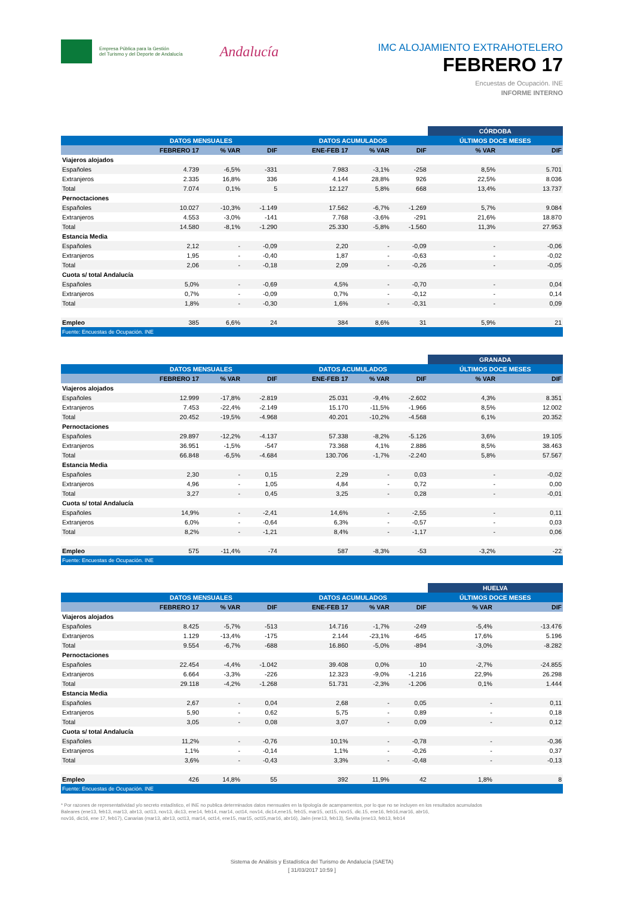Empresa Pública para la Gestión
del Turismo y del Deporte de Andalucía
Andalucía
IMC ALOJAMIENTO EXTRAHOTELERO
FEBRERO 17
Encuestas de Ocupación. INE
INFORME INTERNO
| | | | | | | | CÓRDOBA | |
| | DATOS MENSUALES | | | DATOS ACUMULADOS | | | ÚLTIMOS DOCE MESES | |
| | FEBRERO 17 | % VAR | DIF | ENE-FEB 17 | % VAR | DIF | % VAR | DIF |
| Viajeros alojados | | | | | | | | |
| Españoles | 4.739 | -6,5% | -331 | 7.983 | -3,1% | -258 | 8,5% | 5.701 |
| Extranjeros | 2.335 | 16,8% | 336 | 4.144 | 28,8% | 926 | 22,5% | 8.036 |
| Total | 7.074 | 0,1% | 5 | 12.127 | 5,8% | 668 | 13,4% | 13.737 |
| Pernoctaciones | | | | | | | | |
| Españoles | 10.027 | -10,3% | -1.149 | 17.562 | -6,7% | -1.269 | 5,7% | 9.084 |
| Extranjeros | 4.553 | -3,0% | -141 | 7.768 | -3,6% | -291 | 21,6% | 18.870 |
| Total | 14.580 | -8,1% | -1.290 | 25.330 | -5,8% | -1.560 | 11,3% | 27.953 |
| Estancia Media | | | | | | | | |
| Españoles | 2,12 | - | -0,09 | 2,20 | - | -0,09 | - | -0,06 |
| Extranjeros | 1,95 | - | -0,40 | 1,87 | - | -0,63 | - | -0,02 |
| Total | 2,06 | - | -0,18 | 2,09 | - | -0,26 | - | -0,05 |
| Cuota s/ total Andalucía | | | | | | | | |
| Españoles | 5,0% | - | -0,69 | 4,5% | - | -0,70 | - | 0,04 |
| Extranjeros | 0,7% | - | -0,09 | 0,7% | - | -0,12 | - | 0,14 |
| Total | 1,8% | - | -0,30 | 1,6% | - | -0,31 | - | 0,09 |
| Empleo | 385 | 6,6% | 24 | 384 | 8,6% | 31 | 5,9% | 21 |
| Fuente: Encuestas de Ocupación. INE | | | | | | | | |
| | | | | | | | GRANADA | |
| | DATOS MENSUALES | | | DATOS ACUMULADOS | | | ÚLTIMOS DOCE MESES | |
| | FEBRERO 17 | % VAR | DIF | ENE-FEB 17 | % VAR | DIF | % VAR | DIF |
| Viajeros alojados | | | | | | | | |
| Españoles | 12.999 | -17,8% | -2.819 | 25.031 | -9,4% | -2.602 | 4,3% | 8.351 |
| Extranjeros | 7.453 | -22,4% | -2.149 | 15.170 | -11,5% | -1.966 | 8,5% | 12.002 |
| Total | 20.452 | -19,5% | -4.968 | 40.201 | -10,2% | -4.568 | 6,1% | 20.352 |
| Pernoctaciones | | | | | | | | |
| Españoles | 29.897 | -12,2% | -4.137 | 57.338 | -8,2% | -5.126 | 3,6% | 19.105 |
| Extranjeros | 36.951 | -1,5% | -547 | 73.368 | 4,1% | 2.886 | 8,5% | 38.463 |
| Total | 66.848 | -6,5% | -4.684 | 130.706 | -1,7% | -2.240 | 5,8% | 57.567 |
| Estancia Media | | | | | | | | |
| Españoles | 2,30 | - | 0,15 | 2,29 | - | 0,03 | - | -0,02 |
| Extranjeros | 4,96 | - | 1,05 | 4,84 | - | 0,72 | - | 0,00 |
| Total | 3,27 | - | 0,45 | 3,25 | - | 0,28 | - | -0,01 |
| Cuota s/ total Andalucía | | | | | | | | |
| Españoles | 14,9% | - | -2,41 | 14,6% | - | -2,55 | - | 0,11 |
| Extranjeros | 6,0% | - | -0,64 | 6,3% | - | -0,57 | - | 0,03 |
| Total | 8,2% | - | -1,21 | 8,4% | - | -1,17 | - | 0,06 |
| Empleo | 575 | -11,4% | -74 | 587 | -8,3% | -53 | -3,2% | -22 |
| Fuente: Encuestas de Ocupación. INE | | | | | | | | |
| | | | | | | | HUELVA | |
| | DATOS MENSUALES | | | DATOS ACUMULADOS | | | ÚLTIMOS DOCE MESES | |
| | FEBRERO 17 | % VAR | DIF | ENE-FEB 17 | % VAR | DIF | % VAR | DIF |
| Viajeros alojados | | | | | | | | |
| Españoles | 8.425 | -5,7% | -513 | 14.716 | -1,7% | -249 | -5,4% | -13.476 |
| Extranjeros | 1.129 | -13,4% | -175 | 2.144 | -23,1% | -645 | 17,6% | 5.196 |
| Total | 9.554 | -6,7% | -688 | 16.860 | -5,0% | -894 | -3,0% | -8.282 |
| Pernoctaciones | | | | | | | | |
| Españoles | 22.454 | -4,4% | -1.042 | 39.408 | 0,0% | 10 | -2,7% | -24.855 |
| Extranjeros | 6.664 | -3,3% | -226 | 12.323 | -9,0% | -1.216 | 22,9% | 26.298 |
| Total | 29.118 | -4,2% | -1.268 | 51.731 | -2,3% | -1.206 | 0,1% | 1.444 |
| Estancia Media | | | | | | | | |
| Españoles | 2,67 | - | 0,04 | 2,68 | - | 0,05 | - | 0,11 |
| Extranjeros | 5,90 | - | 0,62 | 5,75 | - | 0,89 | - | 0,18 |
| Total | 3,05 | - | 0,08 | 3,07 | - | 0,09 | - | 0,12 |
| Cuota s/ total Andalucía | | | | | | | | |
| Españoles | 11,2% | - | -0,76 | 10,1% | - | -0,78 | - | -0,36 |
| Extranjeros | 1,1% | - | -0,14 | 1,1% | - | -0,26 | - | 0,37 |
| Total | 3,6% | - | -0,43 | 3,3% | - | -0,48 | - | -0,13 |
| Empleo | 426 | 14,8% | 55 | 392 | 11,9% | 42 | 1,8% | 8 |
| Fuente: Encuestas de Ocupación. INE | | | | | | | | |
* Por razones de representatividad y/o secreto estadístico, el INE no publica determinados datos mensuales en la tipología de acampamentos, por lo que no se incluyen en los resultados acumulados
Baleares (ene13, feb13, mar13, abr13, oct13, nov13, dic13, ene14, feb14, mar14, oct14, nov14, dic14,ene15, feb15, mar15, oct15, nov15, dic.15, ene16, feb16,mar16, abr16,
nov16, dic16, ene 17, feb17), Canarias (mar13, abr13, oct13, mar14, oct14, ene15, mar15, oct15,mar16, abr16), Jaén (ene13, feb13), Sevilla (ene13, feb13, feb14
Sistema de Análisis y Estadística del Turismo de Andalucía (SAETA)
[ 31/03/2017 10:59 ]